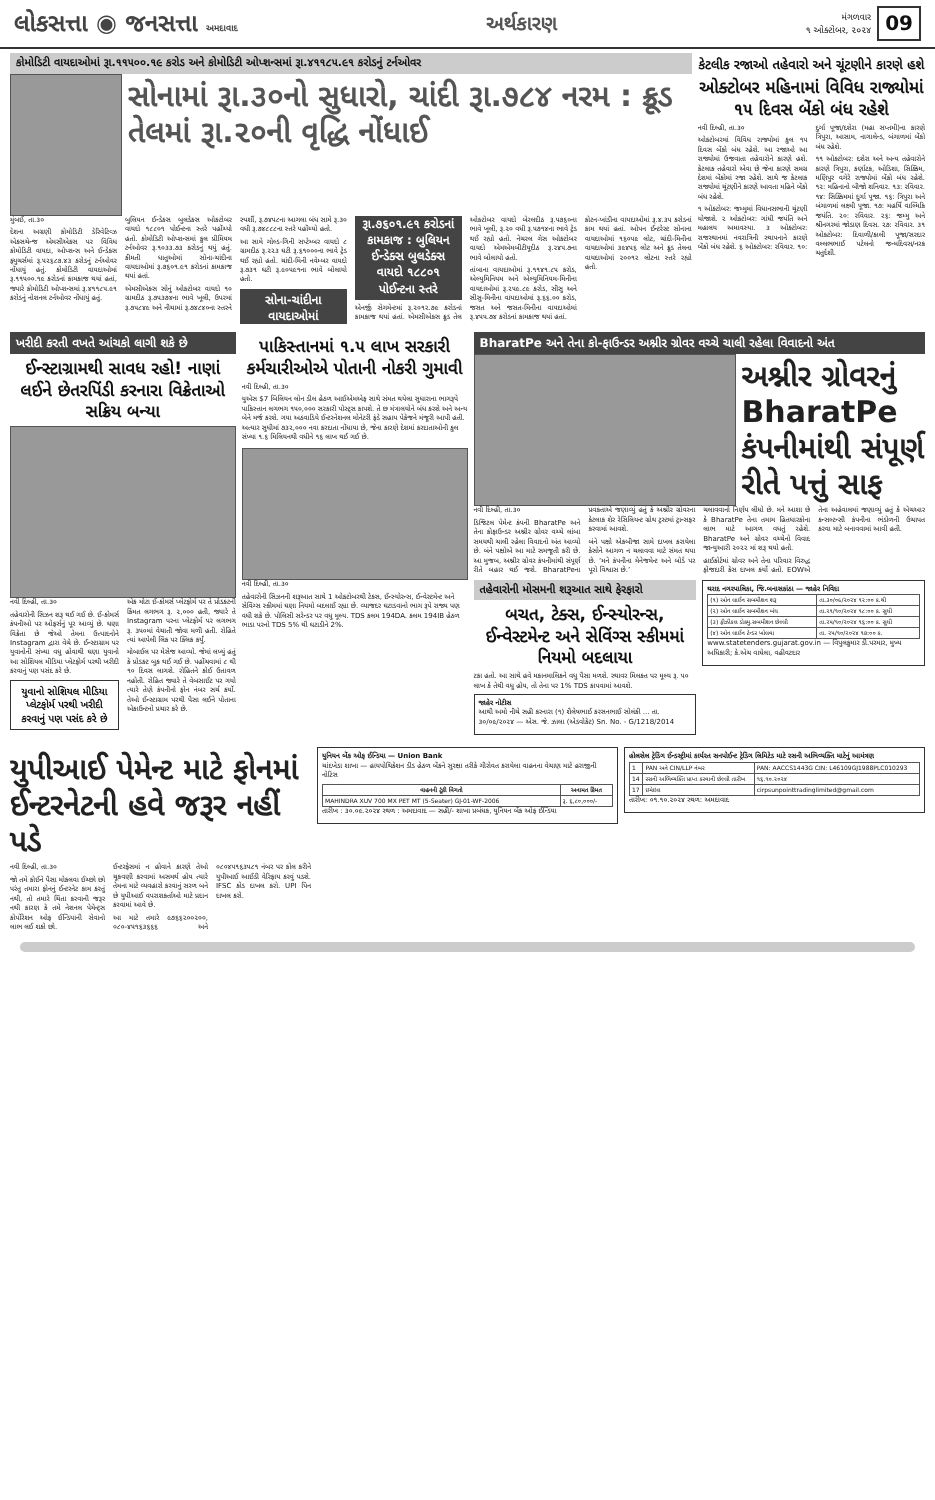લોકસત્તા ◉ જનસત્તા અમદાવાદ
અર્થકારણ
મંગળવાર
૧ ઓક્ટોબર, ૨૦૨૪
09
કોમોડિટી વાયદાઓમાં રૂા.૧૧૫૦૦.૧૯ કરોડ અને કોમોડિટી ઓપ્શન્સમાં રૂા.૪૧૧૮૫.૯૧ કરોડનું ટર્નઓવર
સોનામાં રૂા.૩૦નો સુધારો, ચાંદી રૂા.૭૮૪ નરમ : ક્રૂડ તેલમાં રૂા.૨૦ની વૃદ્ધિ નોંધાઈ
મુંબઈ, તા.૩૦
દેશના અગ્રણી કોમોડિટી ડેરિવેટિવ્ઝ એક્સચેન્જ એમસીએક્સ પર વિવિધ કોમોડિટી વાયદા, ઓપ્શન્સ અને ઈન્ડેક્સ ફ્યુચર્સમાં રૂ.૫૨૬૮૭.૪૩ કરોડનું ટર્નઓવર નોંધાયું હતું. કોમોડિટી વાયદાઓમાં રૂ.૧૧૫૦૦.૧૯ કરોડનાં કામકાજ થયાં હતાં, જ્યારે કોમોડિટી ઓપ્શન્સમાં રૂ.૪૧૧૮૫.૯૧ કરોડનું નોશનલ ટર્નઓવર નોંધાયું હતું.
બુલિયન ઈન્ડેક્સ બુલડેક્સ ઓક્ટોબર વાયદો ૧૮૮૦૧ પોઈન્ટના સ્તરે પહોંચ્યો હતો. કોમોડિટી ઓપ્શન્સમાં કુલ પ્રીમિયમ ટર્નઓવર રૂ.૧૦૩૩.૭૩ કરોડનું થયું હતું. કીમતી ધાતુઓમાં સોના-ચાંદીના વાયદાઓમાં રૂ.૭૬૦૧.૯૧ કરોડનાં કામકાજ થયાં હતાં.
એમસીએક્સ સોનું ઓક્ટોબર વાયદો ૧૦ ગ્રામદીઠ રૂ.૭૫૩૭૪ના ભાવે ખૂલી, ઉપરમાં રૂ.૭૫૮૪૯ અને નીચામાં રૂ.૭૪૮૪૦ના સ્તરને સ્પર્શી, રૂ.૭૪૫૮ના આગલા બંધ સામે રૂ.૩૦ વધી રૂ.૭૪૮૮૮ના સ્તરે પહોંચ્યો હતો.
આ સામે ગોલ્ડ-ગિની સપ્ટેમ્બર વાયદો ૮ ગ્રામદીઠ રૂ.૨૨૩ ઘટી રૂ.૬૧૦૦૦ના ભાવે ટ્રેડ થઈ રહ્યો હતો. ચાંદી-મિની નવેમ્બર વાયદો રૂ.૭૩૧ ઘટી રૂ.૯૦૫૯૧ના ભાવે બોલાયો હતો.
સોના-ચાંદીના વાયદાઓમાં રૂા.૭૬૦૧.૯૧ કરોડનાં કામકાજ : બુલિયન ઈન્ડેક્સ બુલડેક્સ વાયદો ૧૮૮૦૧ પોઈન્ટના સ્તરે
એનર્જી સેગમેન્ટમાં રૂ.૨૦૧૨.૭૯ કરોડનાં કામકાજ થયાં હતાં. એમસીએક્સ ક્રૂડ તેલ ઓક્ટોબર વાયદો બેરલદીઠ રૂ.૫૭૬૦ના ભાવે ખૂલી, રૂ.૨૦ વધી રૂ.૫૭૧૪ના ભાવે ટ્રેડ થઈ રહ્યો હતો. નેચરલ ગેસ ઓક્ટોબર વાયદો એમએમબીટીયૂદીઠ રૂ.૨૪૫.૭ના ભાવે બોલાયો હતો.
તાંબાના વાયદાઓમાં રૂ.૧૧૪૧.૮૫ કરોડ, એલ્યુમિનિયમ અને એલ્યુમિનિયમ-મિનીના વાયદાઓમાં રૂ.૨૫૯.૮૯ કરોડ, સીસુ અને સીસુ-મિનીના વાયદાઓમાં રૂ.૬૬.૦૦ કરોડ, જસત અને જસત-મિનીના વાયદાઓમાં રૂ.૪૫૫.૭૪ કરોડનાં કામકાજ થયાં હતાં.
કોટન-ખાંડીના વાયદાઓમાં રૂ.૪.૩૫ કરોડનાં કામ થયાં હતાં. ઓપન ઈન્ટરેસ્ટ સોનાના વાયદાઓમાં ૧૬૦૫૯ લોટ, ચાંદી-મિનીના વાયદાઓમાં ૩૯૪૫૬ લોટ અને ક્રૂડ તેલના વાયદાઓમાં ૨૦૦૧૨ લોટના સ્તરે રહ્યો હતો.
કેટલીક રજાઓ તહેવારો અને ચૂંટણીને કારણે હશે
ઓક્ટોબર મહિનામાં વિવિધ રાજ્યોમાં ૧૫ દિવસ બેંકો બંધ રહેશે
નવી દિલ્હી, તા.૩૦
ઓક્ટોબરમાં વિવિધ રાજ્યોમાં કુલ ૧૫ દિવસ બેંકો બંધ રહેશે. આ રજાઓ આ રાજ્યોમાં ઉજવાતા તહેવારોને કારણે હશે. કેટલાક તહેવારો એવા છે જેના કારણે સમગ્ર દેશમાં બેંકોમાં રજા રહેશે. સાથે જ કેટલાક રાજ્યોમાં ચૂંટણીને કારણે આવતા મહિને બેંકો બંધ રહેશે.
૧ ઓક્ટોબર: જમ્મુમાં વિધાનસભાની ચૂંટણી યોજાશે. ૨ ઓક્ટોબર: ગાંધી જયંતિ અને મહાલય અમાવસ્યા. ૩ ઓક્ટોબર: રાજસ્થાનમાં નવરાત્રિની સ્થાપનાને કારણે બેંકો બંધ રહેશે. ૬ ઓક્ટોબર: રવિવાર. ૧૦: દુર્ગા પૂજા/દશેરા (મહા સપ્તમી)ના કારણે ત્રિપુરા, આસામ, નાગાલેન્ડ, બંગાળમાં બેંકો બંધ રહેશે.
૧૧ ઓક્ટોબર: દશેરા અને અન્ય તહેવારોને કારણે ત્રિપુરા, કર્ણાટક, ઓડિશા, સિક્કિમ, મણિપુર વગેરે રાજ્યોમાં બેંકો બંધ રહેશે. ૧૨: મહિનાનો બીજો શનિવાર. ૧૩: રવિવાર. ૧૪: સિક્કિમમાં દુર્ગા પૂજા. ૧૬: ત્રિપુરા અને બંગાળમાં લક્ષ્મી પૂજા. ૧૭: મહર્ષિ વાલ્મિકિ જયંતિ. ૨૦: રવિવાર. ૨૬: જમ્મુ અને શ્રીનગરમાં જોડાણ દિવસ. ૨૭: રવિવાર. ૩૧ ઓક્ટોબર: દિવાળી/કાલી પૂજા/સરદાર વલ્લભભાઈ પટેલનો જન્મદિવસ/નરક ચતુર્દશી.
ખરીદી કરતી વખતે આંચકો લાગી શકે છે
ઈન્સ્ટાગ્રામથી સાવધ રહો! નાણાં લઈને છેતરપિંડી કરનારા વિક્રેતાઓ સક્રિય બન્યા
નવી દિલ્હી, તા.૩૦
તહેવારોની સિઝન શરૂ થઈ ગઈ છે. ઈ-કોમર્સ કંપનીઓ પર ઓફર્સનું પૂર આવ્યું છે. ઘણા વિક્રેતા છે જેઓ તેમના ઉત્પાદનોને Instagram દ્વારા વેચે છે. ઈન્સ્ટાગ્રામ પર યુવાનોની સંખ્યા વધુ હોવાથી ઘણા યુવાનો આ સોશિયલ મીડિયા પ્લેટફોર્મ પરથી ખરીદી કરવાનું પણ પસંદ કરે છે.
યુવાનો સોશિયલ મીડિયા પ્લેટફોર્મ પરથી ખરીદી કરવાનું પણ પસંદ કરે છે
એક મોટા ઈ-કોમર્સ પ્લેટફોર્મ પર તે પ્રોડક્ટની કિંમત લગભગ રૂ. ૨,૦૦૦ હતી, જ્યારે તે Instagram પરના પ્લેટફોર્મ પર લગભગ રૂ. ૩૫૦માં વેચાતી જોવા મળી હતી. રોહિતે ત્યાં આપેલી લિંક પર ક્લિક કર્યું.
મોબાઈલ પર મેસેજ આવ્યો. જેમાં લખ્યું હતું કે પ્રોડક્ટ બુક થઈ ગઈ છે. પહોંચવામાં ૮ થી ૧૦ દિવસ લાગશે. રોહિતને કોઈ ઉતાવળ નહોતી. રોહિત જ્યારે તે વેબસાઈટ પર ગયો ત્યારે તેણે કંપનીનો ફોન નંબર સર્ચ કર્યો. તેઓ ઈન્સ્ટાગ્રામ પરથી પૈસા લઈને પોતાના એકાઉન્ટનો પ્રચાર કરે છે.
પાકિસ્તાનમાં ૧.૫ લાખ સરકારી કર્મચારીઓએ પોતાની નોકરી ગુમાવી
નવી દિલ્હી, તા.૩૦
યુએસ $7 બિલિયન લોન ડીલ હેઠળ આઈએમએફ સાથે સંમત થયેલા સુધારાના ભાગરૂપે પાકિસ્તાન લગભગ ૧૫૦,૦૦૦ સરકારી પોસ્ટ્સ કાપશે. તે છ મંત્રાલયોને બંધ કરશે અને અન્ય બેને મર્જ કરશે. ગયા અઠવાડિયે ઈન્ટરનેશનલ મોનેટરી ફંડે સહાય પેકેજને મંજૂરી આપી હતી. અત્યાર સુધીમાં ૭૩૨,૦૦૦ નવા કરદાતા નોંધાયા છે, જેના કારણે દેશમાં કરદાતાઓની કુલ સંખ્યા ૧.૬ મિલિયનથી વધીને ૧૬ લાખ થઈ ગઈ છે.
નવી દિલ્હી, તા.૩૦
તહેવારોની સિઝનની શરૂઆત સાથે 1 ઓક્ટોબરથી ટેક્સ, ઈન્સ્યોરન્સ, ઈન્વેસ્ટમેન્ટ અને સેવિંગ્સ સ્કીમમાં ઘણા નિયમો બદલાઈ રહ્યા છે. વ્યાજદર ઘટાડવાનો ભાગ રૂપે રાજ્ય પણ વધી શકે છે. પોલિસી સરેન્ડર પર વધુ મૂલ્ય. TDS કલમ 194DA. કલમ 194IB હેઠળ ભાડા પરનો TDS 5% થી ઘટાડીને 2%.
BharatPe અને તેના કો-ફાઉન્ડર અશ્નીર ગ્રોવર વચ્ચે ચાલી રહેલા વિવાદનો અંત
અશ્નીર ગ્રોવરનું BharatPe કંપનીમાંથી સંપૂર્ણ રીતે પત્તું સાફ
નવી દિલ્હી, તા.૩૦
ડિજિટલ પેમેન્ટ કંપની BharatPe અને તેના કોફાઉન્ડર અશ્નીર ગ્રોવર વચ્ચે લાંબા સમયથી ચાલી રહેલા વિવાદનો અંત આવ્યો છે. બંને પક્ષોએ આ માટે સમજૂતી કરી છે. આ મુજબ, અશ્નીર ગ્રોવર કંપનીમાંથી સંપૂર્ણ રીતે બહાર થઈ જશે. BharatPeના પ્રવક્તાએ જણાવ્યું હતું કે અશ્નીર ગ્રોવરના કેટલાક શેર રેસિલિયન્ટ ગ્રોથ ટ્રસ્ટમાં ટ્રાન્સફર કરવામાં આવશે.
બંને પક્ષો એકબીજા સામે દાખલ કરાયેલા કેસોને આગળ ન ચલાવવા માટે સંમત થયા છે. ‘મને કંપનીના મેનેજમેન્ટ અને બોર્ડ પર પૂરો વિશ્વાસ છે.’
ચલાવવાનો નિર્ણય લીધો છે. મને આશા છે કે BharatPe તેના તમામ હિતધારકોના લાભ માટે આગળ વધતું રહેશે. BharatPe અને ગ્રોવર વચ્ચેનો વિવાદ જાન્યુઆરી ૨૦૨૨ માં શરૂ થયો હતો.
હાઈકોર્ટમાં ગ્રોવર અને તેના પરિવાર વિરુદ્ધ ફોજદારી કેસ દાખલ કર્યો હતો. EOWએ તેના અહેવાલમાં જણાવ્યું હતું કે એચઆર કન્સલ્ટન્સી કંપનીના ભંડોળની ઉચાપત કરવા માટે બનાવવામાં આવી હતી.
તહેવારોની મોસમની શરૂઆત સાથે ફેરફારો
બચત, ટેક્સ, ઈન્સ્યોરન્સ, ઈન્વેસ્ટમેન્ટ અને સેવિંગ્સ સ્કીમમાં નિયમો બદલાયા
ટકા હતો. આ સાથે હવે મકાનમાલિકને વધુ પૈસા મળશે. સ્થાવર મિલકત પર મૂલ્ય રૂ. ૫૦ લાખ કે તેથી વધુ હોય, તો તેના પર 1% TDS કાપવામાં આવશે.
જાહેર નોટીસ
આથી અમો નીચે સહી કરનારા (૧) શૈલેષભાઈ કરસનભાઈ સોલંકી ... તા. ૩૦/૦૯/૨૦૨૪ — એસ. જે. ઝાલા (એડવોકેટ) Sn. No. - G/1218/2014
થરાદ નગરપાલિકા, જિ.બનાસકાંઠા — જાહેર નિવિદા
| (૧) ઓન લાઈન સબમીશન શરૂ | તા.૩૦/૦૯/૨૦૨૪ ૧૨:૦૦ ક.થી |
| (૨) ઓન લાઈન સબમીશન બંધ | તા.૨૧/૧૦/૨૦૨૪ ૧૮:૦૦ ક. સુધી |
| (૩) ફીઝીકલ ડોક્યુ.સબમીશન છેલ્લી | તા.૨૫/૧૦/૨૦૨૪ ૧૬:૦૦ ક. સુધી |
| (૪) ઓન લાઈન ટેન્ડર ખોલવા | તા. ૨૫/૧૦/૨૦૨૪ ૧૭:૦૦ ક. |
www.statetenders.gujarat.gov.in — વિપુલકુમાર ડી.પરમાર, મુખ્ય અધિકારી; કે.એચ વાઘેલા, વહીવટદાર
યુપીઆઈ પેમેન્ટ માટે ફોનમાં ઈન્ટરનેટની હવે જરૂર નહીં પડે
નવી દિલ્હી, તા.૩૦
જો તમે કોઈને પૈસા મોકલવા ઈચ્છો છો પરંતુ તમારા ફોનનું ઈન્ટરનેટ કામ કરતું નથી, તો તમારે ચિંતા કરવાની જરૂર નથી કારણ કે તમે નેશનલ પેમેન્ટ્સ કોર્પોરેશન ઓફ ઈન્ડિયાની સેવાનો લાભ લઈ શકો છો.
ઈન્ટરફેસમાં ન હોવાને કારણે તેઓ ચૂકવણી કરવામાં અસમર્થ હોય ત્યારે તેમના માટે વ્યવહારો કરવાનું સરળ બને છે યુપીઆઈ વપરાશકર્તાઓ માટે પ્રદાન કરવામાં આવે છે.
આ માટે તમારે ૯૭૬૬૨૦૦૨૦૦, ૦૮૦-૪૫૧૬૩૬૬૬ અને ૦૮૦૪૫૧૬૩૫૮૧ નંબર પર કોલ કરીને યુપીઆઈ આઈડી વેરિફાય કરવું પડશે. IFSC કોડ દાખલ કરો. UPI પિન દાખલ કરો.
યુનિયન બેંક ઓફ ઈન્ડિયા — Union Bank
ચાંદખેડા શાખા — હાયપોથિકેશન ડીડ હેઠળ બેંકને સુરક્ષા તરીકે ગીરોવત કરાયેલા વાહનના વેચાણ માટે હરાજીની નોટિસ
| વાહનની ટૂંકી વિગતો | અનામત કિંમત |
| --- | --- |
| MAHINDRA XUV 700 MX PET MT (5-Seater) GJ-01-WF-2006 | રૂ. ૬,૮૦,૦૦૦/- |
તારીખ : ૩૦.૦૯.૨૦૨૪ સ્થળ : અમદાવાદ — સહી/- શાખા પ્રબંધક, યુનિયન બેંક ઓફ ઈન્ડિયા
હોલસેલ ટ્રેડિંગ ઈન્ડસ્ટ્રીમાં કાર્યરત સનપોઈન્ટ ટ્રેડિંગ લિમિટેડ માટે રસની અભિવ્યક્તિ માટેનું આમંત્રણ
| 1 | PAN અને CIN/LLP નંબર | PAN: AACCS1443G CIN: L46109GJ1988PLC010293 |
| 14 | રસની અભિવ્યક્તિ પ્રાપ્ત કરવાની છેલ્લી તારીખ | ૧૬.૧૦.૨૦૨૪ |
| 17 | ઇમેઇલ | cirpsunpointtradinglimited@gmail.com |
તારીખ: ૦૧.૧૦.૨૦૨૪ સ્થળ: અમદાવાદ